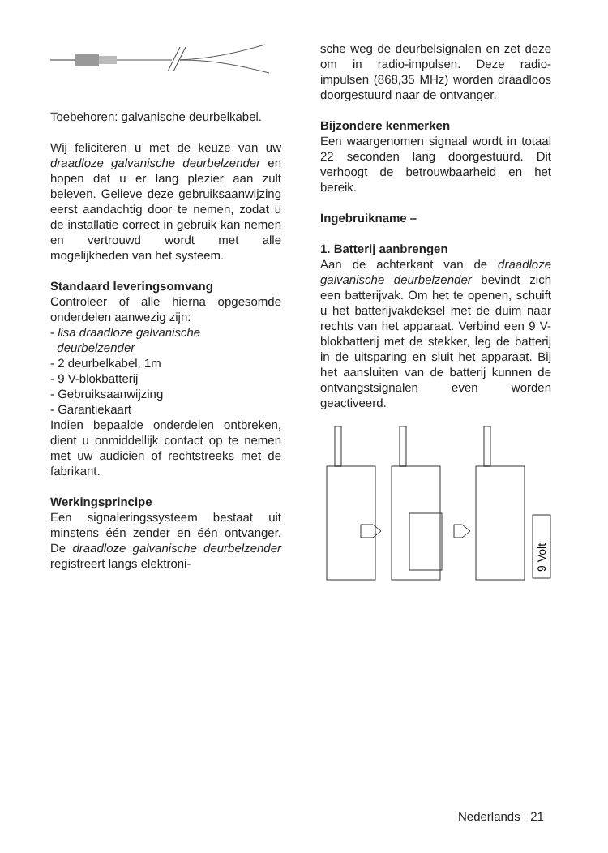Toebehoren: galvanische deurbel­kabel.
Wij feliciteren u met de keuze van uw draadloze galvanische deurbelzen­der en hopen dat u er lang plezier aan zult beleven. Gelieve deze gebruiksaanwijzing eerst aandachtig door te nemen, zodat u de installatie correct in gebruik kan nemen en ver­trouwd wordt met alle mogelijkheden van het systeem.
Standaard leveringsomvang
Controleer of alle hierna opgesomde onderdelen aanwezig zijn:
- lisa draadloze galvanische
deurbelzender
- 2 deurbelkabel, 1m
- 9 V-blokbatterij
- Gebruiksaanwijzing
- Garantiekaart
Indien bepaalde onderdelen ontbre­ken, dient u onmiddellijk contact op te nemen met uw audicien of rechts­treeks met de fabrikant.
Werkingsprincipe
Een signaleringssysteem bestaat uit minstens één zender en één ontvan­ger. De draadloze galvanische deur­belzender registreert langs elektroni-
sche weg de deurbelsignalen en zet deze om in radio-impulsen. Deze radio-impulsen (868,35 MHz) worden draadloos doorgestuurd naar de ont­vanger.
Bijzondere kenmerken
Een waargenomen signaal wordt in totaal 22 seconden lang doorgestu­urd. Dit verhoogt de betrouwbaarheid en het bereik.
Ingebruikname –
1. Batterij aanbrengen
Aan de achterkant van de draadloze galvanische deurbelzender bevindt zich een batterijvak. Om het te ope­nen, schuift u het batterijvakdeksel met de duim naar rechts van het apparaat. Verbind een 9 V-blokbatte­rij met de stekker, leg de batterij in de uitsparing en sluit het apparaat. Bij het aansluiten van de batterij kunnen de ontvangstsignalen even worden geactiveerd.
9 Volt
Nederlands 21